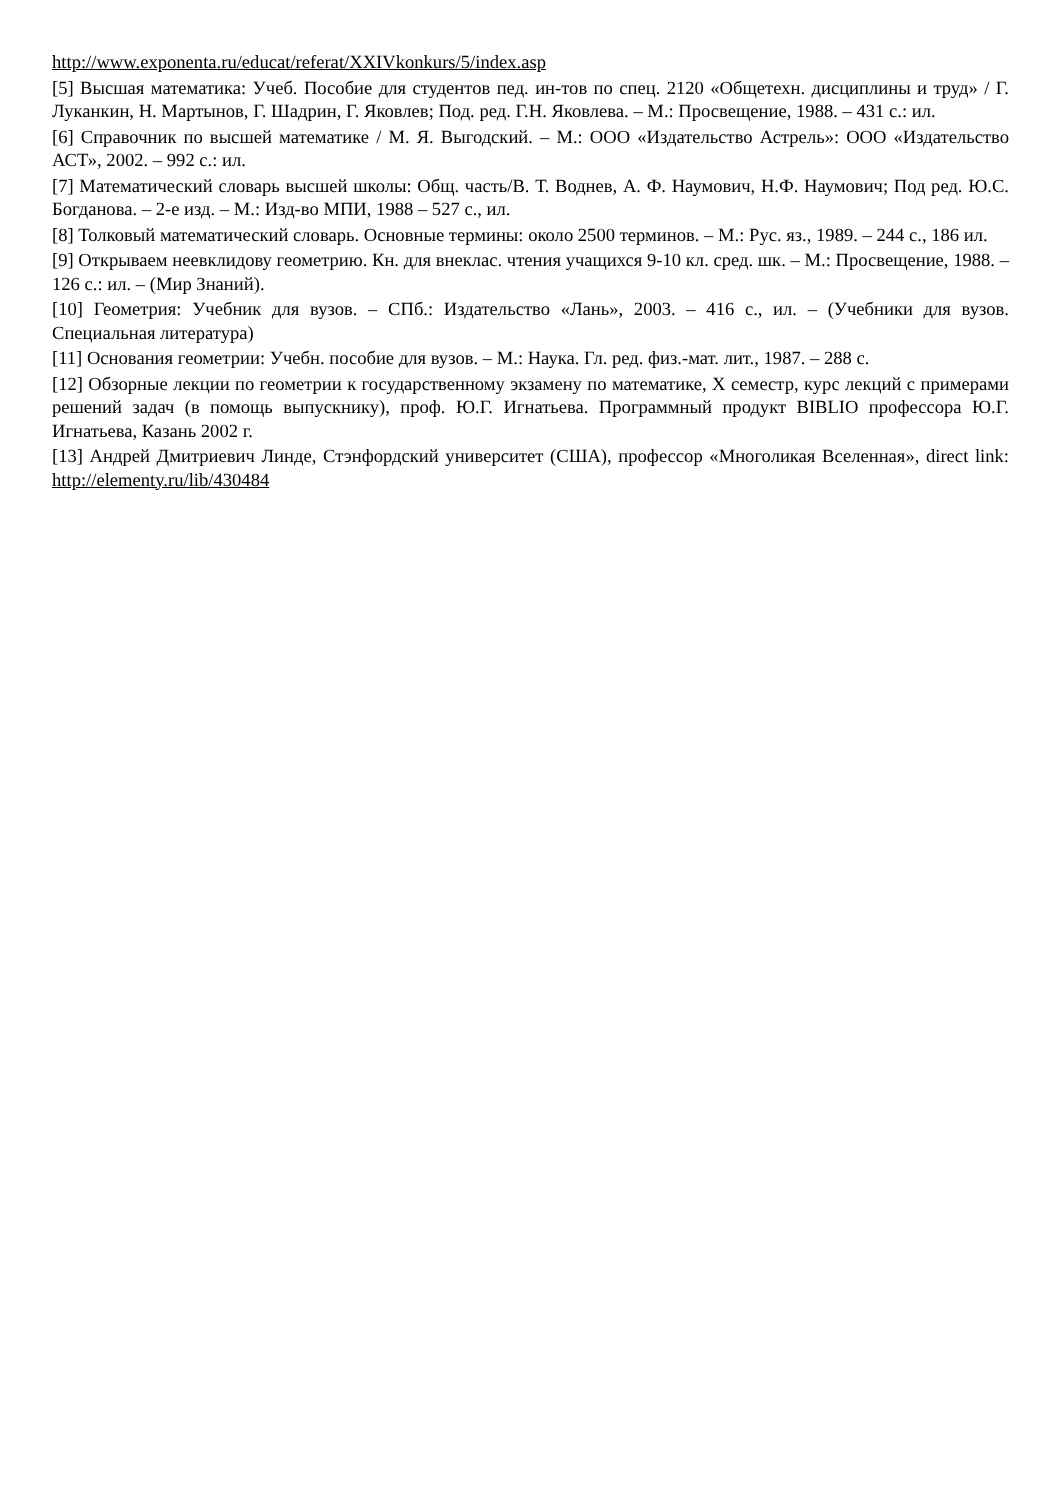http://www.exponenta.ru/educat/referat/XXIVkonkurs/5/index.asp
[5] Высшая математика: Учеб. Пособие для студентов пед. ин-тов по спец. 2120 «Общетехн. дисциплины и труд» / Г. Луканкин, Н. Мартынов, Г. Шадрин, Г. Яковлев; Под. ред. Г.Н. Яковлева. – М.: Просвещение, 1988. – 431 с.: ил.
[6] Справочник по высшей математике / М. Я. Выгодский. – М.: ООО «Издательство Астрель»: ООО «Издательство АСТ», 2002. – 992 с.: ил.
[7] Математический словарь высшей школы: Общ. часть/В. Т. Воднев, А. Ф. Наумович, Н.Ф. Наумович; Под ред. Ю.С. Богданова. – 2-е изд. – М.: Изд-во МПИ, 1988 – 527 с., ил.
[8] Толковый математический словарь. Основные термины: около 2500 терминов. – М.: Рус. яз., 1989. – 244 с., 186 ил.
[9] Открываем неевклидову геометрию. Кн. для внеклас. чтения учащихся 9-10 кл. сред. шк. – М.: Просвещение, 1988. – 126 с.: ил. – (Мир Знаний).
[10] Геометрия: Учебник для вузов. – СПб.: Издательство «Лань», 2003. – 416 с., ил. – (Учебники для вузов. Специальная литература)
[11] Основания геометрии: Учебн. пособие для вузов. – М.: Наука. Гл. ред. физ.-мат. лит., 1987. – 288 с.
[12] Обзорные лекции по геометрии к государственному экзамену по математике, X семестр, курс лекций с примерами решений задач (в помощь выпускнику), проф. Ю.Г. Игнатьева. Программный продукт BIBLIO профессора Ю.Г. Игнатьева, Казань 2002 г.
[13] Андрей Дмитриевич Линде, Стэнфордский университет (США), профессор «Многоликая Вселенная», direct link: http://elementy.ru/lib/430484